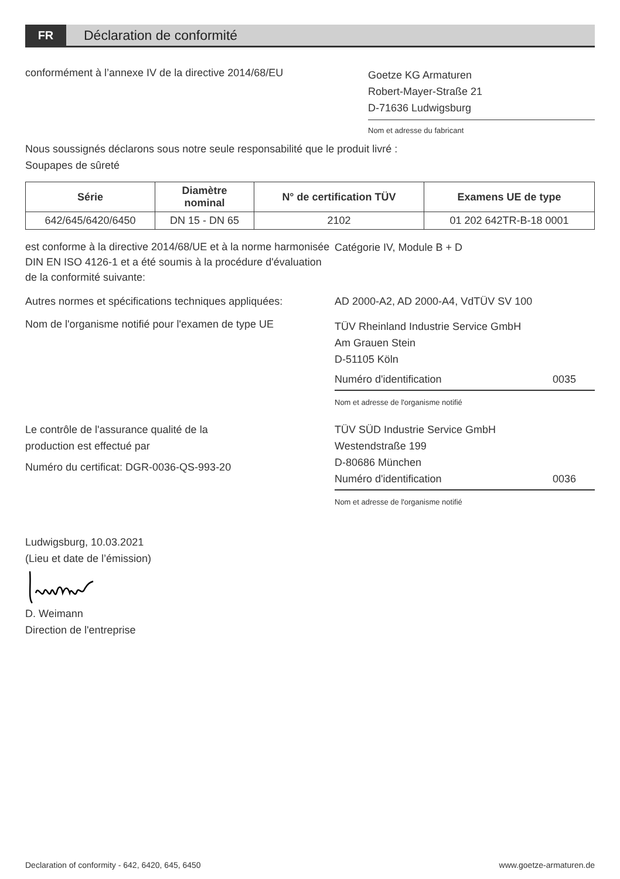FR
Déclaration de conformité
conformément à l’annexe IV de la directive 2014/68/EU
Goetze KG Armaturen
Robert-Mayer-Straße 21
D-71636 Ludwigsburg
Nom et adresse du fabricant
Nous soussignés déclarons sous notre seule responsabilité que le produit livré :
Soupapes de sûreté
| Série | Diamètre nominal | N° de certification TÜV | Examens UE de type |
| --- | --- | --- | --- |
| 642/645/6420/6450 | DN 15 - DN 65 | 2102 | 01 202 642TR-B-18 0001 |
est conforme à la directive 2014/68/UE et à la norme harmonisée DIN EN ISO 4126-1 et a été soumis à la procédure d'évaluation de la conformité suivante:
Catégorie IV, Module B + D
Autres normes et spécifications techniques appliquées:
AD 2000-A2, AD 2000-A4, VdTÜV SV 100
Nom de l'organisme notifié pour l'examen de type UE
TÜV Rheinland Industrie Service GmbH
Am Grauen Stein
D-51105 Köln
Numéro d'identification 0035
Nom et adresse de l'organisme notifié
Le contrôle de l'assurance qualité de la
production est effectué par
Numéro du certificat: DGR-0036-QS-993-20
TÜV SÜD Industrie Service GmbH
Westendstraße 199
D-80686 München
Numéro d'identification 0036
Nom et adresse de l'organisme notifié
Ludwigsburg, 10.03.2021
(Lieu et date de l’émission)
D. Weimann
Direction de l'entreprise
Declaration of conformity - 642, 6420, 645, 6450 www.goetze-armaturen.de